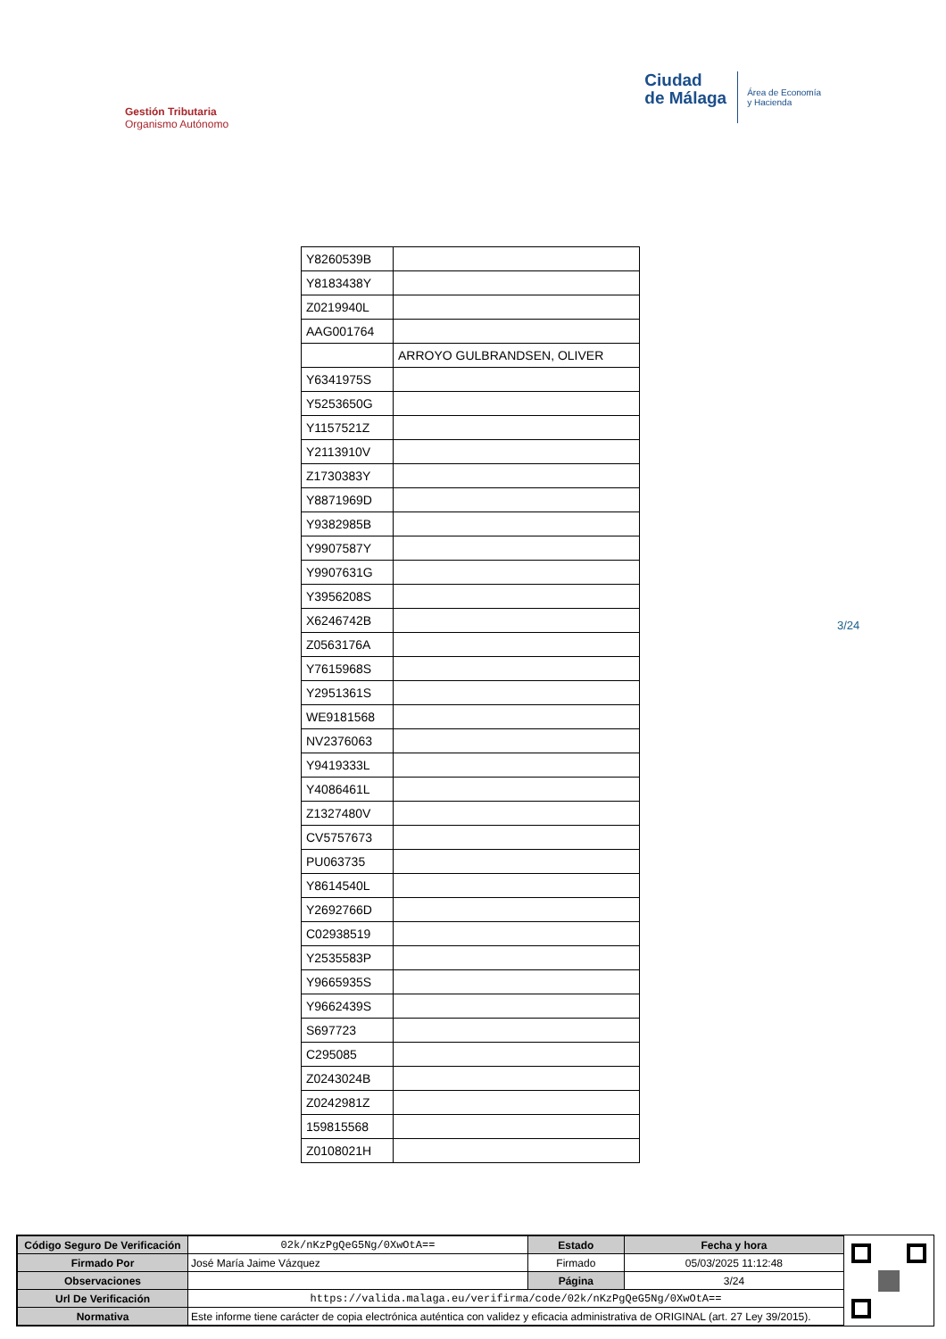Gestión Tributaria
Organismo Autónomo
Ciudad
de Málaga
Área de Economía
y Hacienda
| Y8260539B | |
| Y8183438Y | |
| Z0219940L | |
| AAG001764 | |
| | ARROYO GULBRANDSEN, OLIVER |
| Y6341975S | |
| Y5253650G | |
| Y1157521Z | |
| Y2113910V | |
| Z1730383Y | |
| Y8871969D | |
| Y9382985B | |
| Y9907587Y | |
| Y9907631G | |
| Y3956208S | |
| X6246742B | |
| Z0563176A | |
| Y7615968S | |
| Y2951361S | |
| WE9181568 | |
| NV2376063 | |
| Y9419333L | |
| Y4086461L | |
| Z1327480V | |
| CV5757673 | |
| PU063735 | |
| Y8614540L | |
| Y2692766D | |
| C02938519 | |
| Y2535583P | |
| Y9665935S | |
| Y9662439S | |
| S697723 | |
| C295085 | |
| Z0243024B | |
| Z0242981Z | |
| 159815568 | |
| Z0108021H | |
3/24
| Código Seguro De Verificación | 02k/nKzPgQeG5Ng/0XwOtA== | Estado | Fecha y hora |
| Firmado Por | José María Jaime Vázquez | Firmado | 05/03/2025 11:12:48 |
| Observaciones | | Página | 3/24 |
| Url De Verificación | https://valida.malaga.eu/verifirma/code/02k/nKzPgQeG5Ng/0XwOtA== | | |
| Normativa | Este informe tiene carácter de copia electrónica auténtica con validez y eficacia administrativa de ORIGINAL (art. 27 Ley 39/2015). | | |